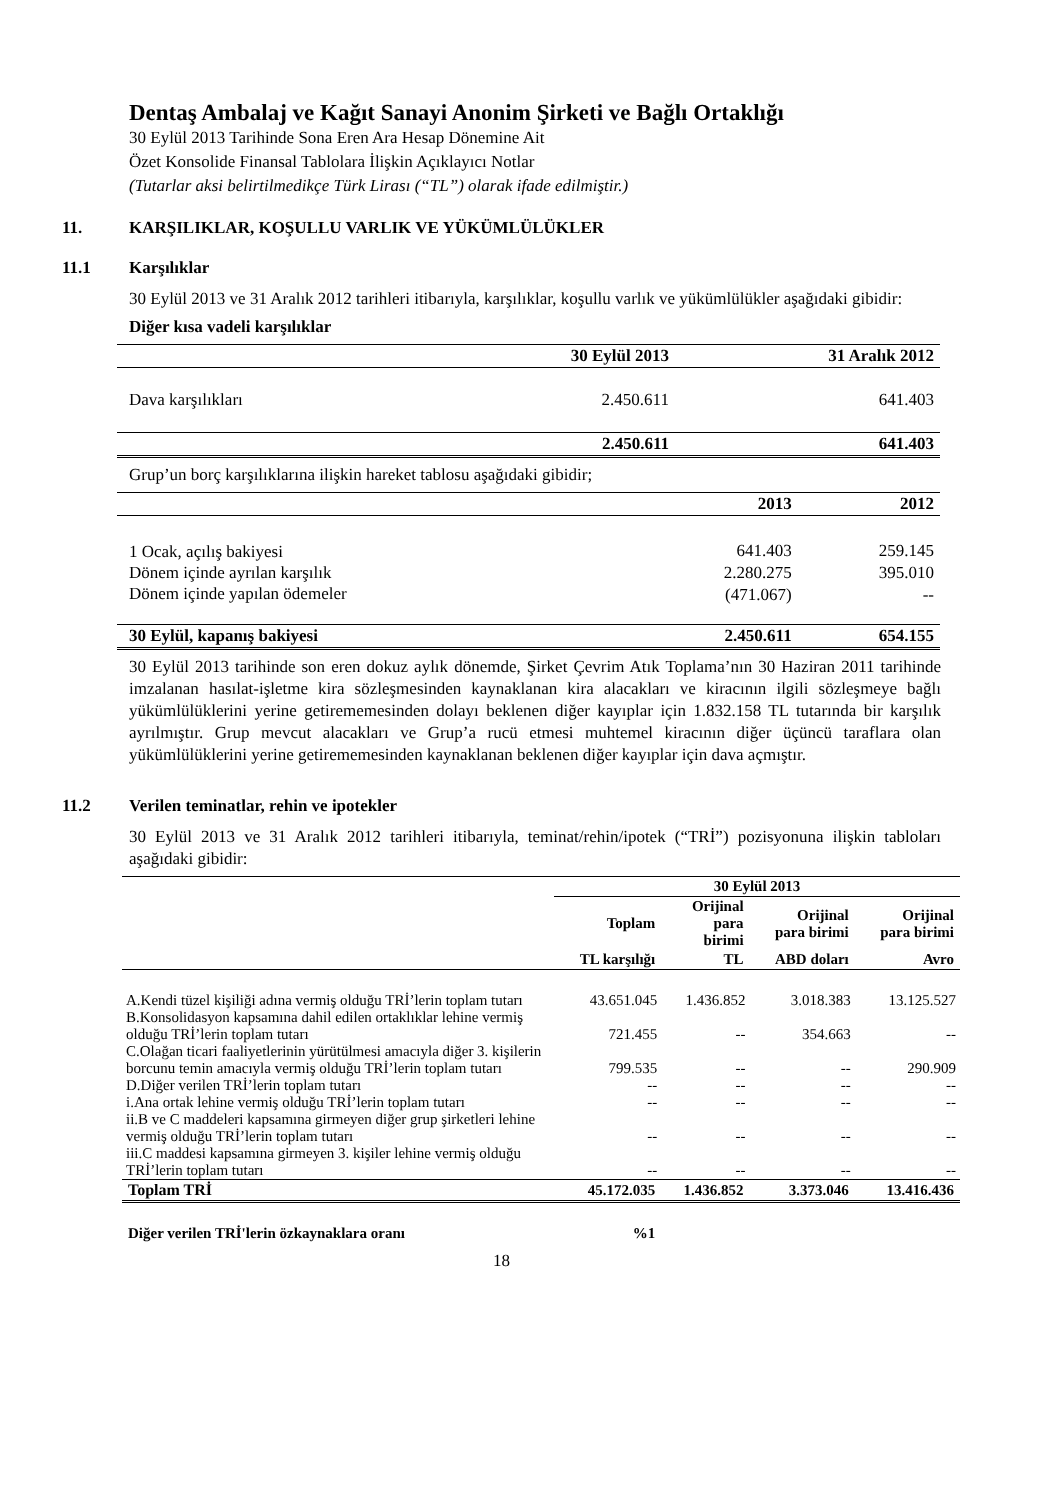Dentaş Ambalaj ve Kağıt Sanayi Anonim Şirketi ve Bağlı Ortaklığı
30 Eylül 2013 Tarihinde Sona Eren Ara Hesap Dönemine Ait
Özet Konsolide Finansal Tablolara İlişkin Açıklayıcı Notlar
(Tutarlar aksi belirtilmedikçe Türk Lirası (“TL”) olarak ifade edilmiştir.)
11. KARŞILIKLAR, KOŞULLU VARLIK VE YÜKÜMLÜLÜKLER
11.1 Karşılıklar
30 Eylül 2013 ve 31 Aralık 2012 tarihleri itibarıyla, karşılıklar, koşullu varlık ve yükümlülükler aşağıdaki gibidir:
Diğer kısa vadeli karşılıklar
| | 30 Eylül 2013 | 31 Aralık 2012 |
| --- | --- | --- |
| Dava karşılıkları | 2.450.611 | 641.403 |
| | 2.450.611 | 641.403 |
Grup’un borç karşılıklarına ilişkin hareket tablosu aşağıdaki gibidir;
| | 2013 | 2012 |
| --- | --- | --- |
| 1 Ocak, açılış bakiyesi | 641.403 | 259.145 |
| Dönem içinde ayrılan karşılık | 2.280.275 | 395.010 |
| Dönem içinde yapılan ödemeler | (471.067) | -- |
| 30 Eylül, kapanış bakiyesi | 2.450.611 | 654.155 |
30 Eylül 2013 tarihinde son eren dokuz aylık dönemde, Şirket Çevrim Atık Toplama’nın 30 Haziran 2011 tarihinde imzalanan hasılat-işletme kira sözleşmesinden kaynaklanan kira alacakları ve kiracının ilgili sözleşmeye bağlı yükümlülüklerini yerine getirememesinden dolayı beklenen diğer kayıplar için 1.832.158 TL tutarında bir karşılık ayrılmıştır. Grup mevcut alacakları ve Grup’a rucü etmesi muhtemel kiracının diğer üçüncü taraflara olan yükümlülüklerini yerine getirememesinden kaynaklanan beklenen diğer kayıplar için dava açmıştır.
11.2 Verilen teminatlar, rehin ve ipotekler
30 Eylül 2013 ve 31 Aralık 2012 tarihleri itibarıyla, teminat/rehin/ipotek (“TRİ”) pozisyonuna ilişkin tabloları aşağıdaki gibidir:
| | 30 Eylül 2013 | | | |
| --- | --- | --- | --- | --- |
| | Toplam | Orijinal para birimi | Orijinal para birimi | Orijinal para birimi |
| | TL karşılığı | TL | ABD doları | Avro |
| A.Kendi tüzel kişiliği adına vermiş olduğu TRİ’lerin toplam tutarı | 43.651.045 | 1.436.852 | 3.018.383 | 13.125.527 |
| B.Konsolidasyon kapsamına dahil edilen ortaklıklar lehine vermiş olduğu TRİ’lerin toplam tutarı | 721.455 | -- | 354.663 | -- |
| C.Olağan ticari faaliyetlerinin yürütülmesi amacıyla diğer 3. kişilerin borcunu temin amacıyla vermiş olduğu TRİ’lerin toplam tutarı | 799.535 | -- | -- | 290.909 |
| D.Diğer verilen TRİ’lerin toplam tutarı | -- | -- | -- | -- |
| i.Ana ortak lehine vermiş olduğu TRİ’lerin toplam tutarı | -- | -- | -- | -- |
| ii.B ve C maddeleri kapsamına girmeyen diğer grup şirketleri lehine vermiş olduğu TRİ’lerin toplam tutarı | -- | -- | -- | -- |
| iii.C maddesi kapsamına girmeyen 3. kişiler lehine vermiş olduğu TRİ’lerin toplam tutarı | -- | -- | -- | -- |
| Toplam TRİ | 45.172.035 | 1.436.852 | 3.373.046 | 13.416.436 |
| Diğer verilen TRİ'lerin özkaynaklara oranı | %1 | | | |
18